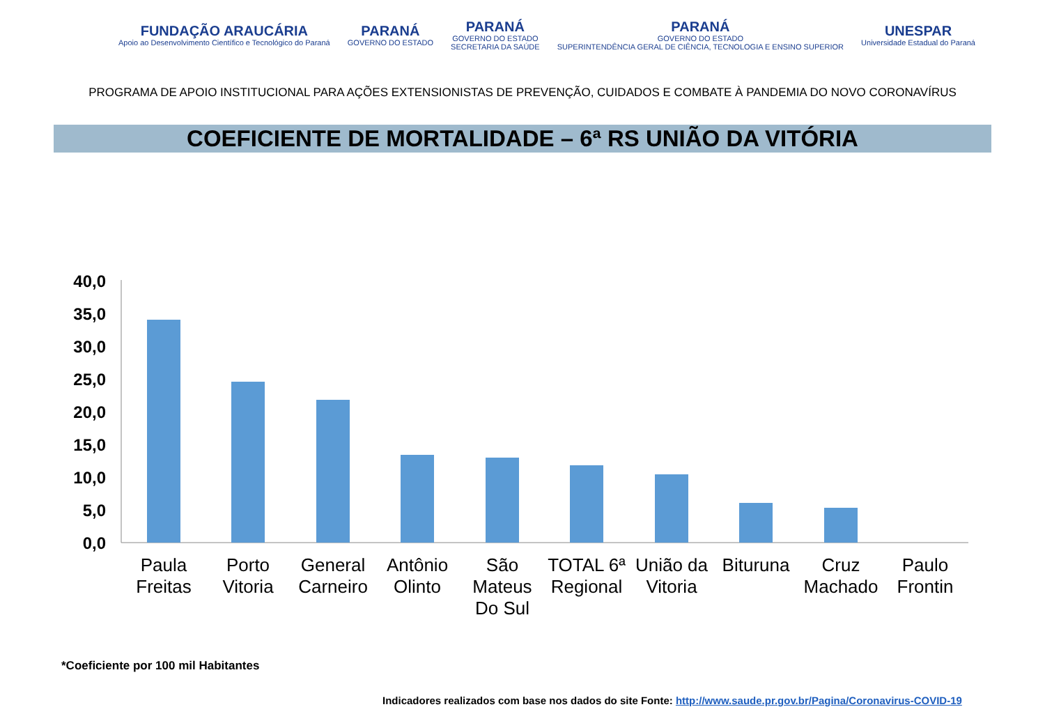FUNDAÇÃO ARAUCÁRIA
Apoio ao Desenvolvimento Científico e Tecnológico do Paraná
PARANÁ
GOVERNO DO ESTADO
PARANÁ
GOVERNO DO ESTADO
SECRETARIA DA SAÚDE
PARANÁ
GOVERNO DO ESTADO
SUPERINTENDÊNCIA GERAL DE CIÊNCIA, TECNOLOGIA E ENSINO SUPERIOR
UNESPAR
Universidade Estadual do Paraná
PROGRAMA DE APOIO INSTITUCIONAL PARA AÇÕES EXTENSIONISTAS DE PREVENÇÃO, CUIDADOS E COMBATE À PANDEMIA DO NOVO CORONAVÍRUS
COEFICIENTE DE MORTALIDADE – 6ª RS UNIÃO DA VITÓRIA
40,0
35,0
30,0
25,0
20,0
15,0
10,0
5,0
0,0
Paula
Freitas
Porto
Vitoria
General
Carneiro
Antônio
Olinto
São
Mateus
Do Sul
TOTAL 6ª
Regional
União da
Vitoria
Bituruna
Cruz
Machado
Paulo
Frontin
*Coeficiente por 100 mil Habitantes
Indicadores realizados com base nos dados do site Fonte: http://www.saude.pr.gov.br/Pagina/Coronavirus-COVID-19